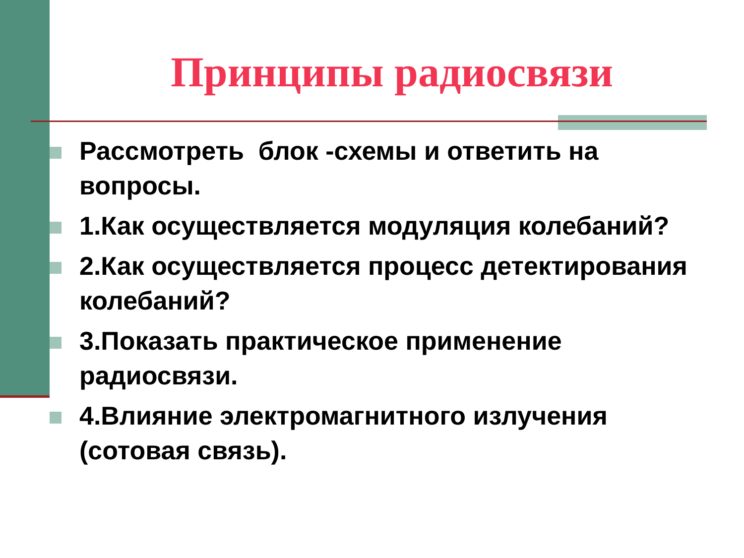Принципы радиосвязи
Рассмотреть блок -схемы и ответить на вопросы.
1.Как осуществляется модуляция колебаний?
2.Как осуществляется процесс детектирования колебаний?
3.Показать практическое применение радиосвязи.
4.Влияние электромагнитного излучения (сотовая связь).